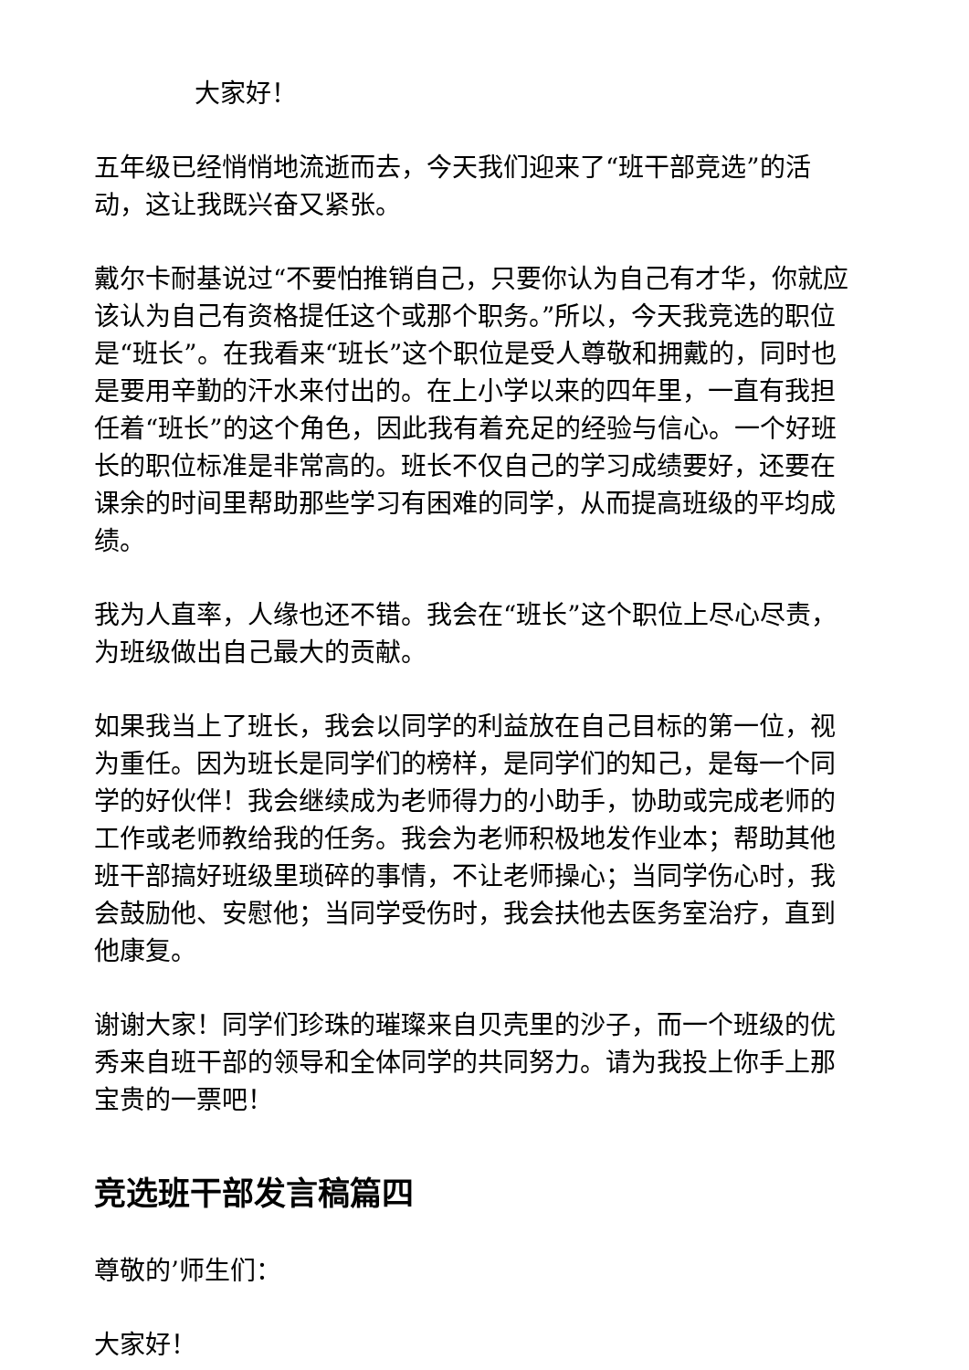大家好！
五年级已经悄悄地流逝而去，今天我们迎来了“班干部竞选”的活动，这让我既兴奋又紧张。
戴尔卡耐基说过“不要怕推销自己，只要你认为自己有才华，你就应该认为自己有资格提任这个或那个职务。”所以，今天我竞选的职位是“班长”。在我看来“班长”这个职位是受人尊敬和拥戴的，同时也是要用辛勤的汗水来付出的。在上小学以来的四年里，一直有我担任着“班长”的这个角色，因此我有着充足的经验与信心。一个好班长的职位标准是非常高的。班长不仅自己的学习成绩要好，还要在课余的时间里帮助那些学习有困难的同学，从而提高班级的平均成绩。
我为人直率，人缘也还不错。我会在“班长”这个职位上尽心尽责，为班级做出自己最大的贡献。
如果我当上了班长，我会以同学的利益放在自己目标的第一位，视为重任。因为班长是同学们的榜样，是同学们的知己，是每一个同学的好伙伴！我会继续成为老师得力的小助手，协助或完成老师的工作或老师教给我的任务。我会为老师积极地发作业本；帮助其他班干部搞好班级里琐碎的事情，不让老师操心；当同学伤心时，我会鼓励他、安慰他；当同学受伤时，我会扶他去医务室治疗，直到他康复。
谢谢大家！同学们珍珠的璀璨来自贝壳里的沙子，而一个班级的优秀来自班干部的领导和全体同学的共同努力。请为我投上你手上那宝贵的一票吧！
竞选班干部发言稿篇四
尊敬的’师生们：
大家好！